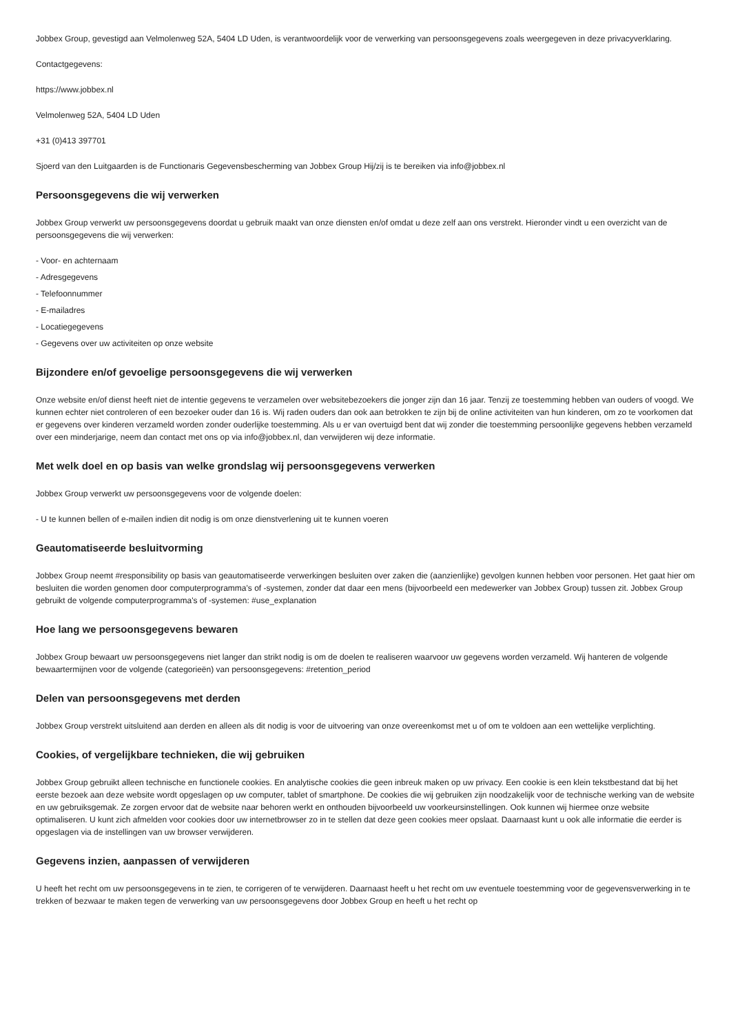Jobbex Group, gevestigd aan Velmolenweg 52A, 5404 LD Uden, is verantwoordelijk voor de verwerking van persoonsgegevens zoals weergegeven in deze privacyverklaring.
Contactgegevens:
https://www.jobbex.nl
Velmolenweg 52A, 5404 LD Uden
+31 (0)413 397701
Sjoerd van den Luitgaarden is de Functionaris Gegevensbescherming van Jobbex Group Hij/zij is te bereiken via info@jobbex.nl
Persoonsgegevens die wij verwerken
Jobbex Group verwerkt uw persoonsgegevens doordat u gebruik maakt van onze diensten en/of omdat u deze zelf aan ons verstrekt. Hieronder vindt u een overzicht van de persoonsgegevens die wij verwerken:
- Voor- en achternaam
- Adresgegevens
- Telefoonnummer
- E-mailadres
- Locatiegegevens
- Gegevens over uw activiteiten op onze website
Bijzondere en/of gevoelige persoonsgegevens die wij verwerken
Onze website en/of dienst heeft niet de intentie gegevens te verzamelen over websitebezoekers die jonger zijn dan 16 jaar. Tenzij ze toestemming hebben van ouders of voogd. We kunnen echter niet controleren of een bezoeker ouder dan 16 is. Wij raden ouders dan ook aan betrokken te zijn bij de online activiteiten van hun kinderen, om zo te voorkomen dat er gegevens over kinderen verzameld worden zonder ouderlijke toestemming. Als u er van overtuigd bent dat wij zonder die toestemming persoonlijke gegevens hebben verzameld over een minderjarige, neem dan contact met ons op via info@jobbex.nl, dan verwijderen wij deze informatie.
Met welk doel en op basis van welke grondslag wij persoonsgegevens verwerken
Jobbex Group verwerkt uw persoonsgegevens voor de volgende doelen:
- U te kunnen bellen of e-mailen indien dit nodig is om onze dienstverlening uit te kunnen voeren
Geautomatiseerde besluitvorming
Jobbex Group neemt #responsibility op basis van geautomatiseerde verwerkingen besluiten over zaken die (aanzienlijke) gevolgen kunnen hebben voor personen. Het gaat hier om besluiten die worden genomen door computerprogramma's of -systemen, zonder dat daar een mens (bijvoorbeeld een medewerker van Jobbex Group) tussen zit. Jobbex Group gebruikt de volgende computerprogramma's of -systemen: #use_explanation
Hoe lang we persoonsgegevens bewaren
Jobbex Group bewaart uw persoonsgegevens niet langer dan strikt nodig is om de doelen te realiseren waarvoor uw gegevens worden verzameld. Wij hanteren de volgende bewaartermijnen voor de volgende (categorieën) van persoonsgegevens: #retention_period
Delen van persoonsgegevens met derden
Jobbex Group verstrekt uitsluitend aan derden en alleen als dit nodig is voor de uitvoering van onze overeenkomst met u of om te voldoen aan een wettelijke verplichting.
Cookies, of vergelijkbare technieken, die wij gebruiken
Jobbex Group gebruikt alleen technische en functionele cookies. En analytische cookies die geen inbreuk maken op uw privacy. Een cookie is een klein tekstbestand dat bij het eerste bezoek aan deze website wordt opgeslagen op uw computer, tablet of smartphone. De cookies die wij gebruiken zijn noodzakelijk voor de technische werking van de website en uw gebruiksgemak. Ze zorgen ervoor dat de website naar behoren werkt en onthouden bijvoorbeeld uw voorkeursinstellingen. Ook kunnen wij hiermee onze website optimaliseren. U kunt zich afmelden voor cookies door uw internetbrowser zo in te stellen dat deze geen cookies meer opslaat. Daarnaast kunt u ook alle informatie die eerder is opgeslagen via de instellingen van uw browser verwijderen.
Gegevens inzien, aanpassen of verwijderen
U heeft het recht om uw persoonsgegevens in te zien, te corrigeren of te verwijderen. Daarnaast heeft u het recht om uw eventuele toestemming voor de gegevensverwerking in te trekken of bezwaar te maken tegen de verwerking van uw persoonsgegevens door Jobbex Group en heeft u het recht op